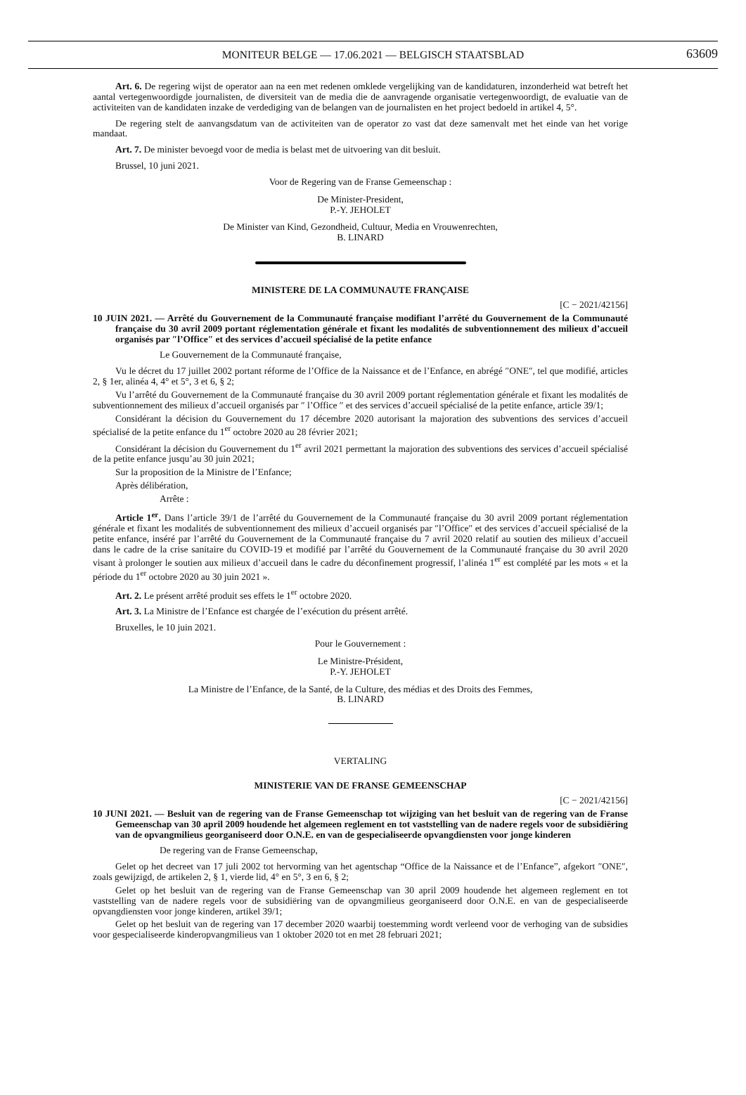MONITEUR BELGE — 17.06.2021 — BELGISCH STAATSBLAD 63609
Art. 6. De regering wijst de operator aan na een met redenen omklede vergelijking van de kandidaturen, inzonderheid wat betreft het aantal vertegenwoordigde journalisten, de diversiteit van de media die de aanvragende organisatie vertegenwoordigt, de evaluatie van de activiteiten van de kandidaten inzake de verdediging van de belangen van de journalisten en het project bedoeld in artikel 4, 5°.
De regering stelt de aanvangsdatum van de activiteiten van de operator zo vast dat deze samenvalt met het einde van het vorige mandaat.
Art. 7. De minister bevoegd voor de media is belast met de uitvoering van dit besluit.
Brussel, 10 juni 2021.
Voor de Regering van de Franse Gemeenschap :
De Minister-President,
P.-Y. JEHOLET
De Minister van Kind, Gezondheid, Cultuur, Media en Vrouwenrechten,
B. LINARD
MINISTERE DE LA COMMUNAUTE FRANÇAISE
[C − 2021/42156]
10 JUIN 2021. — Arrêté du Gouvernement de la Communauté française modifiant l’arrêté du Gouvernement de la Communauté française du 30 avril 2009 portant réglementation générale et fixant les modalités de subventionnement des milieux d’accueil organisés par ″l’Office″ et des services d’accueil spécialisé de la petite enfance
Le Gouvernement de la Communauté française,
Vu le décret du 17 juillet 2002 portant réforme de l’Office de la Naissance et de l’Enfance, en abrégé ″ONE″, tel que modifié, articles 2, § 1er, alinéa 4, 4° et 5°, 3 et 6, § 2;
Vu l’arrêté du Gouvernement de la Communauté française du 30 avril 2009 portant réglementation générale et fixant les modalités de subventionnement des milieux d’accueil organisés par ″ l’Office ″ et des services d’accueil spécialisé de la petite enfance, article 39/1;
Considérant la décision du Gouvernement du 17 décembre 2020 autorisant la majoration des subventions des services d’accueil spécialisé de la petite enfance du 1<sup>er</sup> octobre 2020 au 28 février 2021;
Considérant la décision du Gouvernement du 1<sup>er</sup> avril 2021 permettant la majoration des subventions des services d’accueil spécialisé de la petite enfance jusqu’au 30 juin 2021;
Sur la proposition de la Ministre de l’Enfance;
Après délibération,
Arrête :
Article 1<sup>er</sup>. Dans l’article 39/1 de l’arrêté du Gouvernement de la Communauté française du 30 avril 2009 portant réglementation générale et fixant les modalités de subventionnement des milieux d’accueil organisés par ″l’Office″ et des services d’accueil spécialisé de la petite enfance, inséré par l’arrêté du Gouvernement de la Communauté française du 7 avril 2020 relatif au soutien des milieux d’accueil dans le cadre de la crise sanitaire du COVID-19 et modifié par l’arrêté du Gouvernement de la Communauté française du 30 avril 2020 visant à prolonger le soutien aux milieux d’accueil dans le cadre du déconfinement progressif, l’alinéa 1<sup>er</sup> est complété par les mots « et la période du 1<sup>er</sup> octobre 2020 au 30 juin 2021 ».
Art. 2. Le présent arrêté produit ses effets le 1<sup>er</sup> octobre 2020.
Art. 3. La Ministre de l’Enfance est chargée de l’exécution du présent arrêté.
Bruxelles, le 10 juin 2021.
Pour le Gouvernement :
Le Ministre-Président,
P.-Y. JEHOLET
La Ministre de l’Enfance, de la Santé, de la Culture, des médias et des Droits des Femmes,
B. LINARD
VERTALING
MINISTERIE VAN DE FRANSE GEMEENSCHAP
[C − 2021/42156]
10 JUNI 2021. — Besluit van de regering van de Franse Gemeenschap tot wijziging van het besluit van de regering van de Franse Gemeenschap van 30 april 2009 houdende het algemeen reglement en tot vaststelling van de nadere regels voor de subsidiëring van de opvangmilieus georganiseerd door O.N.E. en van de gespecialiseerde opvangdiensten voor jonge kinderen
De regering van de Franse Gemeenschap,
Gelet op het decreet van 17 juli 2002 tot hervorming van het agentschap “Office de la Naissance et de l’Enfance”, afgekort ″ONE″, zoals gewijzigd, de artikelen 2, § 1, vierde lid, 4° en 5°, 3 en 6, § 2;
Gelet op het besluit van de regering van de Franse Gemeenschap van 30 april 2009 houdende het algemeen reglement en tot vaststelling van de nadere regels voor de subsidiëring van de opvangmilieus georganiseerd door O.N.E. en van de gespecialiseerde opvangdiensten voor jonge kinderen, artikel 39/1;
Gelet op het besluit van de regering van 17 december 2020 waarbij toestemming wordt verleend voor de verhoging van de subsidies voor gespecialiseerde kinderopvangmilieus van 1 oktober 2020 tot en met 28 februari 2021;